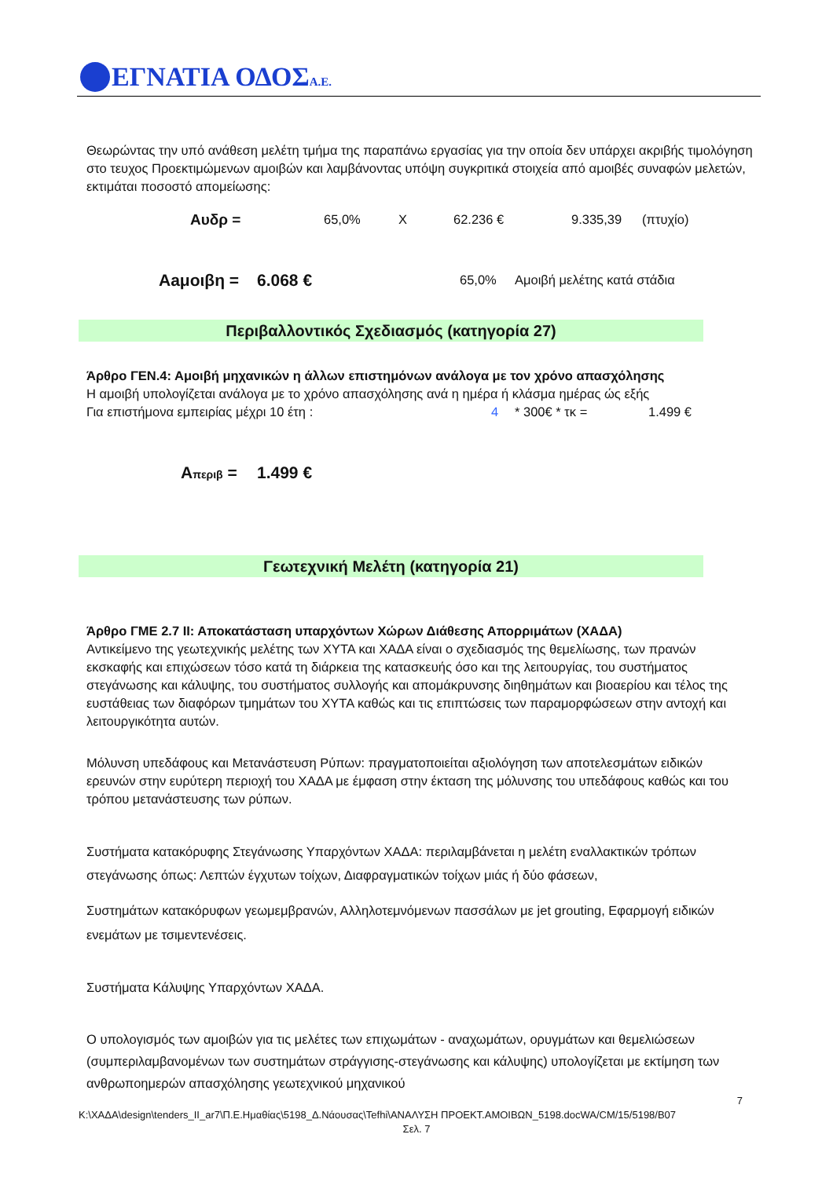ΕΓΝΑΤΙΑ ΟΔΟΣΑ.Ε.
Θεωρώντας την υπό ανάθεση μελέτη τμήμα της παραπάνω εργασίας για την οποία δεν υπάρχει ακριβής τιμολόγηση στο τευχος Προεκτιμώμενων αμοιβών και λαμβάνοντας υπόψη συγκριτικά στοιχεία από αμοιβές συναφών μελετών, εκτιμάται ποσοστό απομείωσης:
Αυδρ = 65,0% X 62.236 € 9.335,39 (πτυχίο)
Αaμοιβη = 6.068 € 65,0% Αμοιβή μελέτης κατά στάδια
Περιβαλλοντικός Σχεδιασμός (κατηγορία 27)
Άρθρο ΓΕΝ.4: Αμοιβή μηχανικών η άλλων επιστημόνων ανάλογα με τον χρόνο απασχόλησης
Η αμοιβή υπολογίζεται ανάλογα με το χρόνο απασχόλησης ανά η ημέρα ή κλάσμα ημέρας ώς εξής
Για επιστήμονα εμπειρίας μέχρι 10 έτη : 4 * 300€ * τκ = 1.499 €
Απεριβ = 1.499 €
Γεωτεχνική Μελέτη (κατηγορία 21)
Άρθρο ΓΜΕ 2.7 ΙΙ: Αποκατάσταση υπαρχόντων Χώρων Διάθεσης Απορριμάτων (ΧΑΔΑ)
Αντικείμενο της γεωτεχνικής μελέτης των ΧΥΤΑ και ΧΑΔΑ είναι ο σχεδιασμός της θεμελίωσης, των πρανών εκσκαφής και επιχώσεων τόσο κατά τη διάρκεια της κατασκευής όσο και της λειτουργίας, του συστήματος στεγάνωσης και κάλυψης, του συστήματος συλλογής και απομάκρυνσης διηθημάτων και βιοαερίου και τέλος της ευστάθειας των διαφόρων τμημάτων του ΧΥΤΑ καθώς και τις επιπτώσεις των παραμορφώσεων στην αντοχή και λειτουργικότητα αυτών.
Μόλυνση υπεδάφους και Μετανάστευση Ρύπων: πραγματοποιείται αξιολόγηση των αποτελεσμάτων ειδικών ερευνών στην ευρύτερη περιοχή του ΧΑΔΑ με έμφαση στην έκταση της μόλυνσης του υπεδάφους καθώς και του τρόπου μετανάστευσης των ρύπων.
Συστήματα κατακόρυφης Στεγάνωσης Υπαρχόντων ΧΑΔΑ: περιλαμβάνεται η μελέτη εναλλακτικών τρόπων στεγάνωσης όπως: Λεπτών έγχυτων τοίχων, Διαφραγματικών τοίχων μιάς ή δύο φάσεων,
Συστημάτων κατακόρυφων γεωμεμβρανών, Αλληλοτεμνόμενων πασσάλων με jet grouting, Εφαρμογή ειδικών ενεμάτων με τσιμεντενέσεις.
Συστήματα Κάλυψης Υπαρχόντων ΧΑΔΑ.
Ο υπολογισμός των αμοιβών για τις μελέτες των επιχωμάτων - αναχωμάτων, ορυγμάτων και θεμελιώσεων (συμπεριλαμβανομένων των συστημάτων στράγγισης-στεγάνωσης και κάλυψης) υπολογίζεται με εκτίμηση των ανθρωποημερών απασχόλησης γεωτεχνικού μηχανικού
7
K:\ΧΑΔΑ\design\tenders_II_ar7\Π.Ε.Ημαθίας\5198_Δ.Νάουσας\Tefhi\ΑΝΑΛΥΣΗ ΠΡΟΕΚΤ.ΑΜΟΙΒΩΝ_5198.docWA/CM/15/5198/B07
Σελ. 7